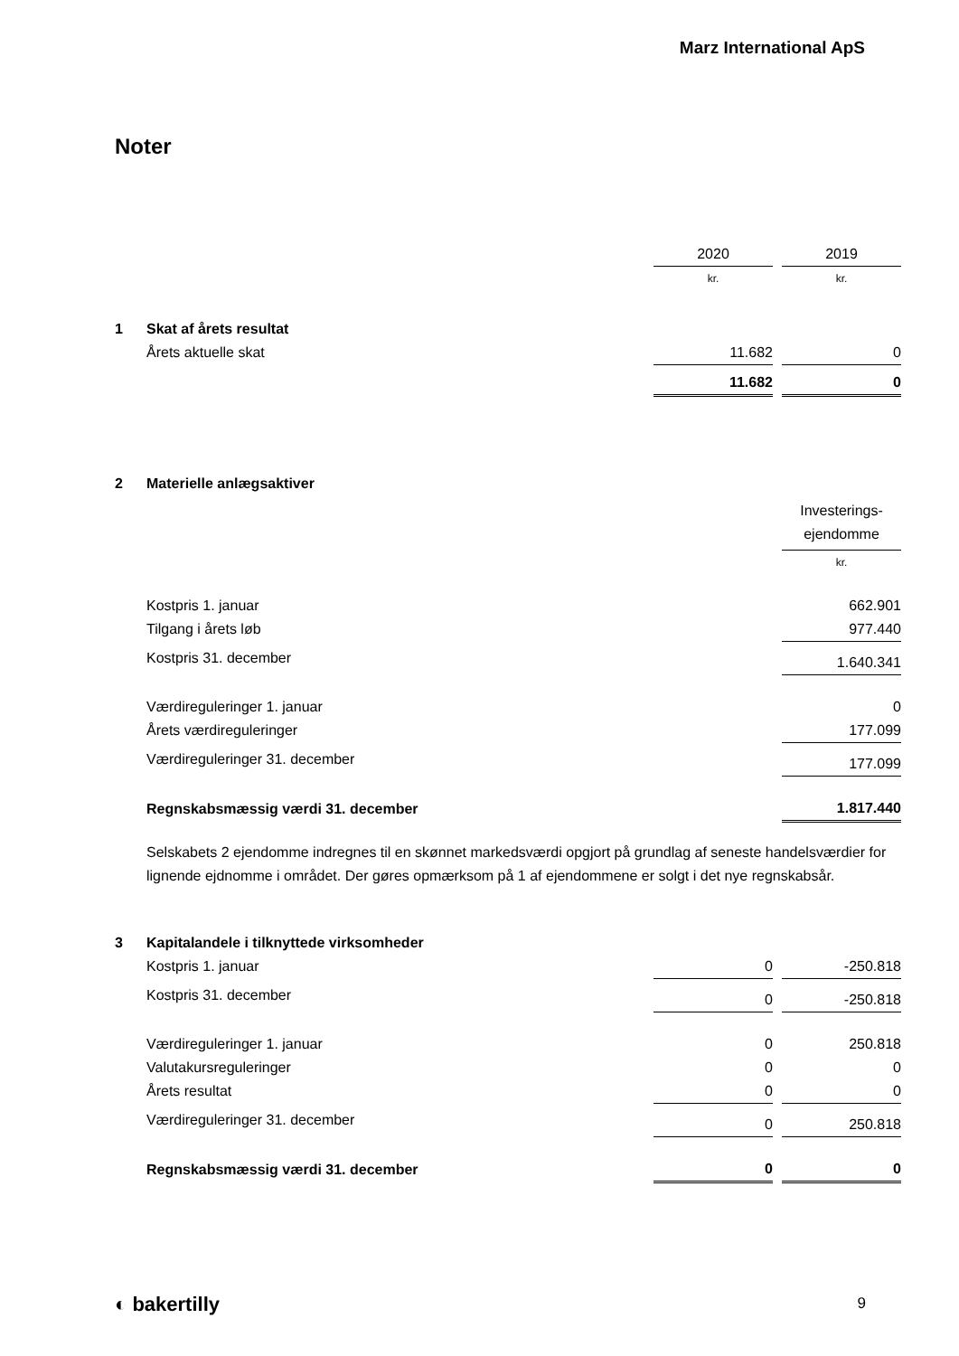Marz International ApS
Noter
| | | 2020 | | 2019 |
| | | kr. | | kr. |
| 1 | Skat af årets resultat | | | |
| | Årets aktuelle skat | 11.682 | | 0 |
| | | 11.682 | | 0 |
| 2 | Materielle anlægsaktiver | |
| | | Investerings- ejendomme |
| | | kr. |
| | Kostpris 1. januar | 662.901 |
| | Tilgang i årets løb | 977.440 |
| | Kostpris 31. december | 1.640.341 |
| | Værdireguleringer 1. januar | 0 |
| | Årets værdireguleringer | 177.099 |
| | Værdireguleringer 31. december | 177.099 |
| | Regnskabsmæssig værdi 31. december | 1.817.440 |
Selskabets 2 ejendomme indregnes til en skønnet markedsværdi opgjort på grundlag af seneste handelsværdier for lignende ejdnomme i området. Der gøres opmærksom på 1 af ejendommene er solgt i det nye regnskabsår.
| 3 | Kapitalandele i tilknyttede virksomheder | | | |
| | Kostpris 1. januar | 0 | | -250.818 |
| | Kostpris 31. december | 0 | | -250.818 |
| | Værdireguleringer 1. januar | 0 | | 250.818 |
| | Valutakursreguleringer | 0 | | 0 |
| | Årets resultat | 0 | | 0 |
| | Værdireguleringer 31. december | 0 | | 250.818 |
| | Regnskabsmæssig værdi 31. december | 0 | | 0 |
◐ bakertilly 9